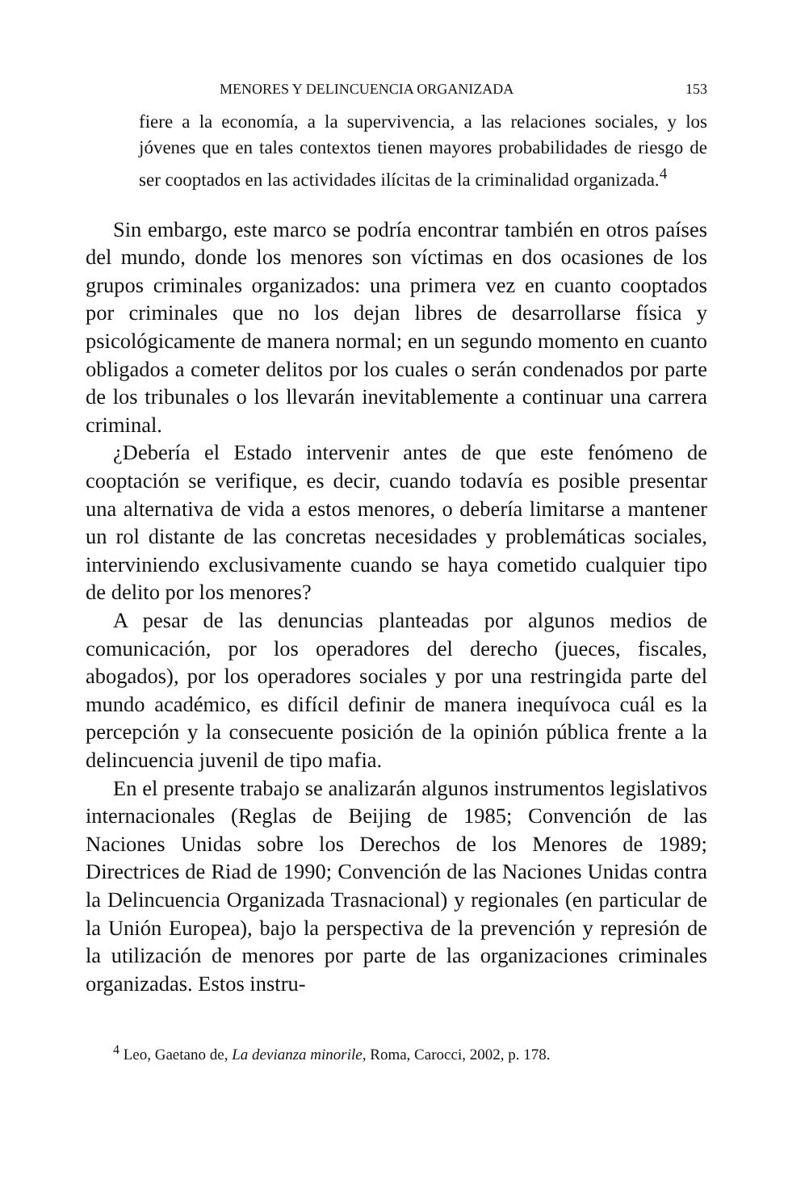MENORES Y DELINCUENCIA ORGANIZADA 153
fiere a la economía, a la supervivencia, a las relaciones sociales, y los jóvenes que en tales contextos tienen mayores probabilidades de riesgo de ser cooptados en las actividades ilícitas de la criminalidad organizada.<sup>4</sup>
Sin embargo, este marco se podría encontrar también en otros países del mundo, donde los menores son víctimas en dos ocasiones de los grupos criminales organizados: una primera vez en cuanto cooptados por criminales que no los dejan libres de desarrollarse física y psicológicamente de manera normal; en un segundo momento en cuanto obligados a cometer delitos por los cuales o serán condenados por parte de los tribunales o los llevarán inevitablemente a continuar una carrera criminal.
¿Debería el Estado intervenir antes de que este fenómeno de cooptación se verifique, es decir, cuando todavía es posible presentar una alternativa de vida a estos menores, o debería limitarse a mantener un rol distante de las concretas necesidades y problemáticas sociales, interviniendo exclusivamente cuando se haya cometido cualquier tipo de delito por los menores?
A pesar de las denuncias planteadas por algunos medios de comunicación, por los operadores del derecho (jueces, fiscales, abogados), por los operadores sociales y por una restringida parte del mundo académico, es difícil definir de manera inequívoca cuál es la percepción y la consecuente posición de la opinión pública frente a la delincuencia juvenil de tipo mafia.
En el presente trabajo se analizarán algunos instrumentos legislativos internacionales (Reglas de Beijing de 1985; Convención de las Naciones Unidas sobre los Derechos de los Menores de 1989; Directrices de Riad de 1990; Convención de las Naciones Unidas contra la Delincuencia Organizada Trasnacional) y regionales (en particular de la Unión Europea), bajo la perspectiva de la prevención y represión de la utilización de menores por parte de las organizaciones criminales organizadas. Estos instru-
<sup>4</sup> Leo, Gaetano de, La devianza minorile, Roma, Carocci, 2002, p. 178.